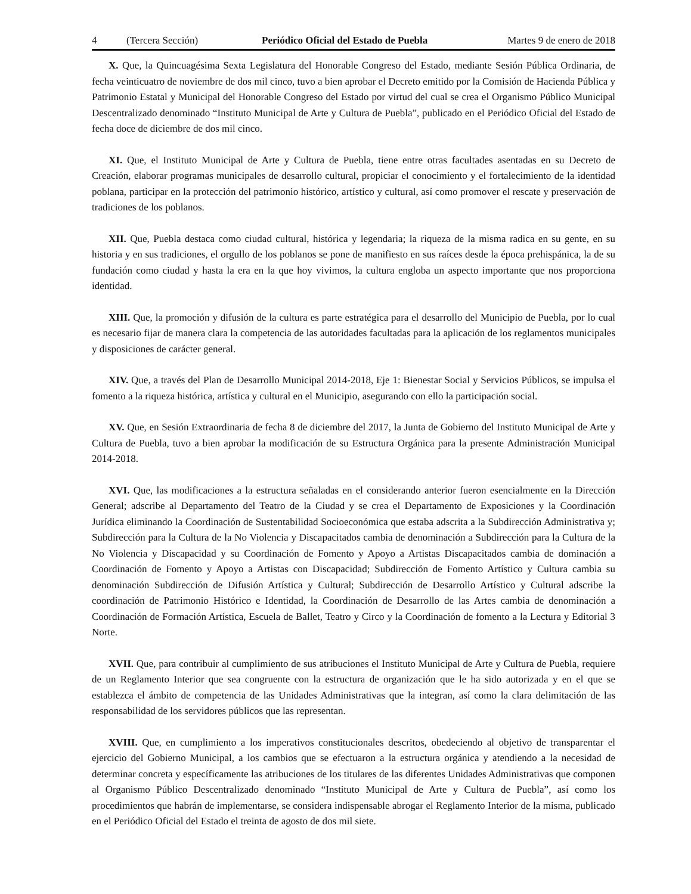4 (Tercera Sección) Periódico Oficial del Estado de Puebla Martes 9 de enero de 2018
X. Que, la Quincuagésima Sexta Legislatura del Honorable Congreso del Estado, mediante Sesión Pública Ordinaria, de fecha veinticuatro de noviembre de dos mil cinco, tuvo a bien aprobar el Decreto emitido por la Comisión de Hacienda Pública y Patrimonio Estatal y Municipal del Honorable Congreso del Estado por virtud del cual se crea el Organismo Público Municipal Descentralizado denominado “Instituto Municipal de Arte y Cultura de Puebla”, publicado en el Periódico Oficial del Estado de fecha doce de diciembre de dos mil cinco.
XI. Que, el Instituto Municipal de Arte y Cultura de Puebla, tiene entre otras facultades asentadas en su Decreto de Creación, elaborar programas municipales de desarrollo cultural, propiciar el conocimiento y el fortalecimiento de la identidad poblana, participar en la protección del patrimonio histórico, artístico y cultural, así como promover el rescate y preservación de tradiciones de los poblanos.
XII. Que, Puebla destaca como ciudad cultural, histórica y legendaria; la riqueza de la misma radica en su gente, en su historia y en sus tradiciones, el orgullo de los poblanos se pone de manifiesto en sus raíces desde la época prehispánica, la de su fundación como ciudad y hasta la era en la que hoy vivimos, la cultura engloba un aspecto importante que nos proporciona identidad.
XIII. Que, la promoción y difusión de la cultura es parte estratégica para el desarrollo del Municipio de Puebla, por lo cual es necesario fijar de manera clara la competencia de las autoridades facultadas para la aplicación de los reglamentos municipales y disposiciones de carácter general.
XIV. Que, a través del Plan de Desarrollo Municipal 2014-2018, Eje 1: Bienestar Social y Servicios Públicos, se impulsa el fomento a la riqueza histórica, artística y cultural en el Municipio, asegurando con ello la participación social.
XV. Que, en Sesión Extraordinaria de fecha 8 de diciembre del 2017, la Junta de Gobierno del Instituto Municipal de Arte y Cultura de Puebla, tuvo a bien aprobar la modificación de su Estructura Orgánica para la presente Administración Municipal 2014-2018.
XVI. Que, las modificaciones a la estructura señaladas en el considerando anterior fueron esencialmente en la Dirección General; adscribe al Departamento del Teatro de la Ciudad y se crea el Departamento de Exposiciones y la Coordinación Jurídica eliminando la Coordinación de Sustentabilidad Socioeconómica que estaba adscrita a la Subdirección Administrativa y; Subdirección para la Cultura de la No Violencia y Discapacitados cambia de denominación a Subdirección para la Cultura de la No Violencia y Discapacidad y su Coordinación de Fomento y Apoyo a Artistas Discapacitados cambia de dominación a Coordinación de Fomento y Apoyo a Artistas con Discapacidad; Subdirección de Fomento Artístico y Cultura cambia su denominación Subdirección de Difusión Artística y Cultural; Subdirección de Desarrollo Artístico y Cultural adscribe la coordinación de Patrimonio Histórico e Identidad, la Coordinación de Desarrollo de las Artes cambia de denominación a Coordinación de Formación Artística, Escuela de Ballet, Teatro y Circo y la Coordinación de fomento a la Lectura y Editorial 3 Norte.
XVII. Que, para contribuir al cumplimiento de sus atribuciones el Instituto Municipal de Arte y Cultura de Puebla, requiere de un Reglamento Interior que sea congruente con la estructura de organización que le ha sido autorizada y en el que se establezca el ámbito de competencia de las Unidades Administrativas que la integran, así como la clara delimitación de las responsabilidad de los servidores públicos que las representan.
XVIII. Que, en cumplimiento a los imperativos constitucionales descritos, obedeciendo al objetivo de transparentar el ejercicio del Gobierno Municipal, a los cambios que se efectuaron a la estructura orgánica y atendiendo a la necesidad de determinar concreta y específicamente las atribuciones de los titulares de las diferentes Unidades Administrativas que componen al Organismo Público Descentralizado denominado “Instituto Municipal de Arte y Cultura de Puebla”, así como los procedimientos que habrán de implementarse, se considera indispensable abrogar el Reglamento Interior de la misma, publicado en el Periódico Oficial del Estado el treinta de agosto de dos mil siete.